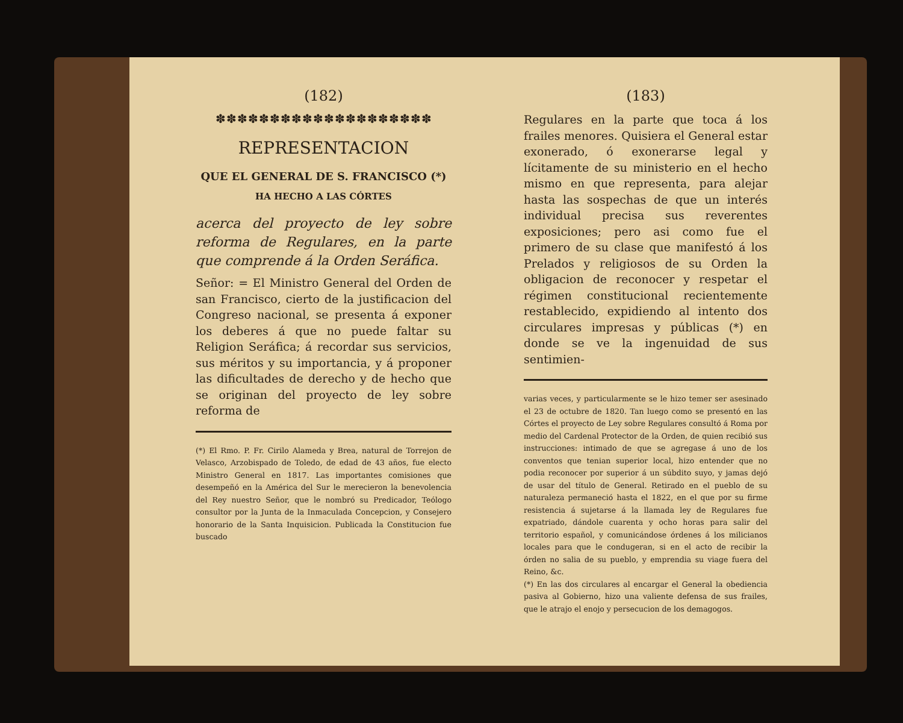(182)
✽✽✽✽✽✽✽✽✽✽✽✽✽✽✽✽✽✽✽✽
REPRESENTACION
QUE EL GENERAL DE S. FRANCISCO (*)
HA HECHO A LAS CÓRTES
acerca del proyecto de ley sobre reforma de Regulares, en la parte que comprende á la Orden Seráfica.
Señor: = El Ministro General del Orden de san Francisco, cierto de la justificacion del Congreso nacional, se presenta á exponer los deberes á que no puede faltar su Religion Seráfica; á recordar sus servicios, sus méritos y su importancia, y á proponer las dificultades de derecho y de hecho que se originan del proyecto de ley sobre reforma de
(*) El Rmo. P. Fr. Cirilo Alameda y Brea, natural de Torrejon de Velasco, Arzobispado de Toledo, de edad de 43 años, fue electo Ministro General en 1817. Las importantes comisiones que desempeñó en la América del Sur le merecieron la benevolencia del Rey nuestro Señor, que le nombró su Predicador, Teólogo consultor por la Junta de la Inmaculada Concepcion, y Consejero honorario de la Santa Inquisicion. Publicada la Constitucion fue buscado
(183)
Regulares en la parte que toca á los frailes menores. Quisiera el General estar exonerado, ó exonerarse legal y lícitamente de su ministerio en el hecho mismo en que representa, para alejar hasta las sospechas de que un interés individual precisa sus reverentes exposiciones; pero asi como fue el primero de su clase que manifestó á los Prelados y religiosos de su Orden la obligacion de reconocer y respetar el régimen constitucional recientemente restablecido, expidiendo al intento dos circulares impresas y públicas (*) en donde se ve la ingenuidad de sus sentimien-
varias veces, y particularmente se le hizo temer ser asesinado el 23 de octubre de 1820. Tan luego como se presentó en las Córtes el proyecto de Ley sobre Regulares consultó á Roma por medio del Cardenal Protector de la Orden, de quien recibió sus instrucciones: intimado de que se agregase á uno de los conventos que tenian superior local, hizo entender que no podia reconocer por superior á un súbdito suyo, y jamas dejó de usar del título de General. Retirado en el pueblo de su naturaleza permaneció hasta el 1822, en el que por su firme resistencia á sujetarse á la llamada ley de Regulares fue expatriado, dándole cuarenta y ocho horas para salir del territorio español, y comunicándose órdenes á los milicianos locales para que le condugeran, si en el acto de recibir la órden no salia de su pueblo, y emprendia su viage fuera del Reino, &c.
(*) En las dos circulares al encargar el General la obediencia pasiva al Gobierno, hizo una valiente defensa de sus frailes, que le atrajo el enojo y persecucion de los demagogos.